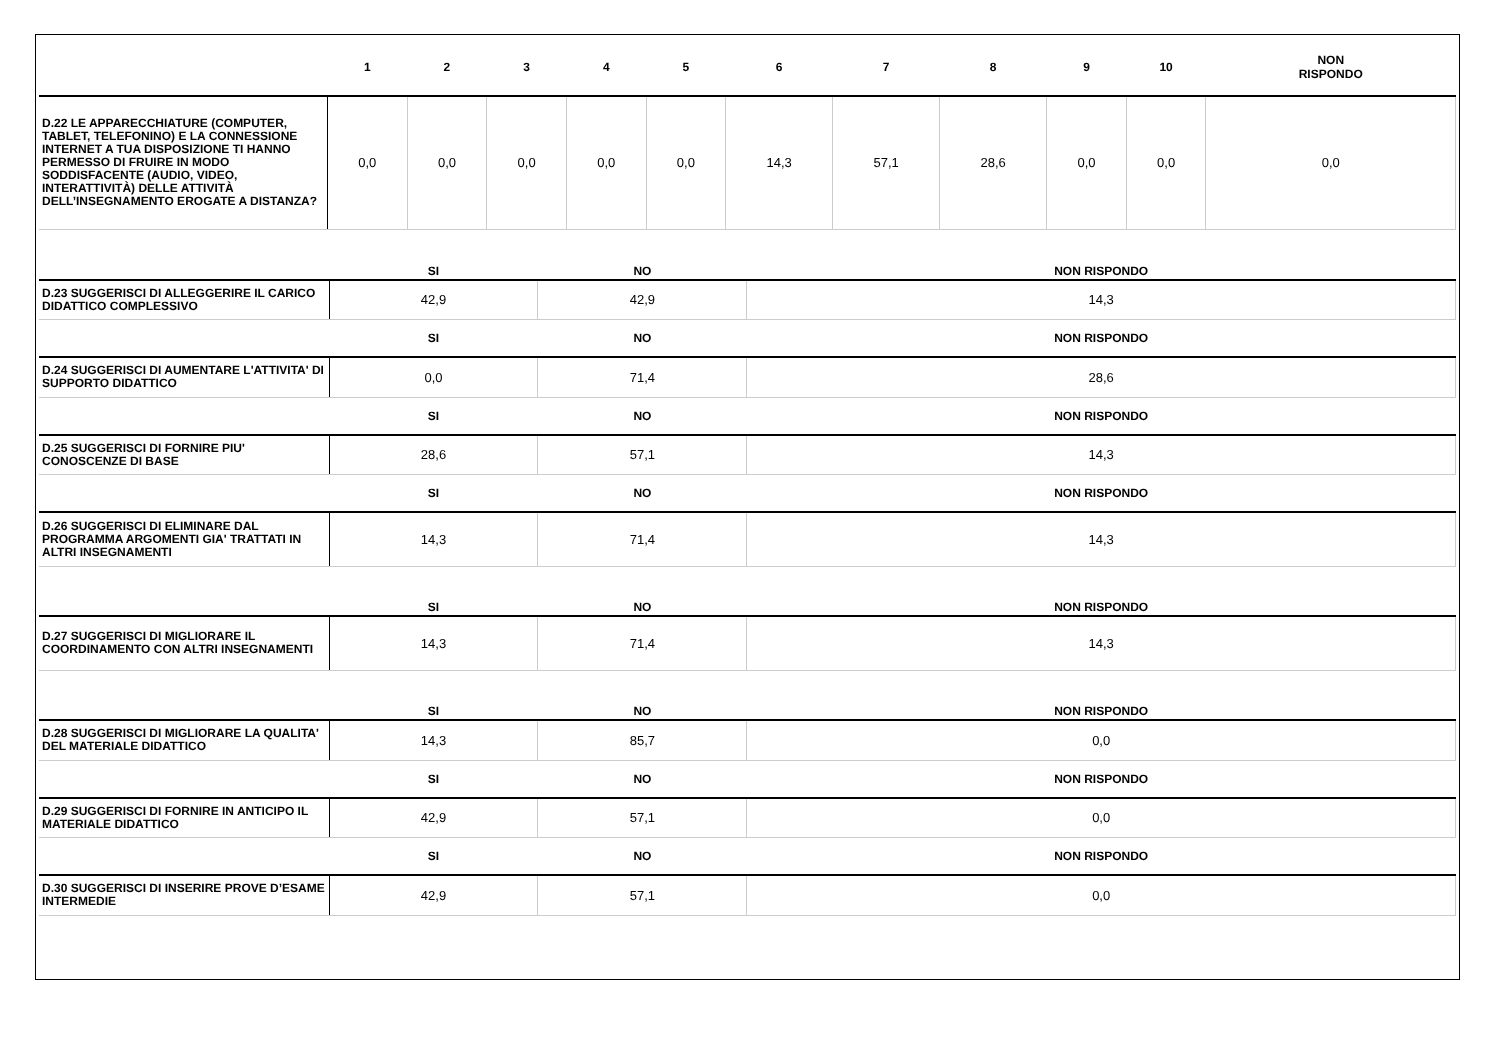| | 1 | 2 | 3 | 4 | 5 | 6 | 7 | 8 | 9 | 10 | NON RISPONDO |
| --- | --- | --- | --- | --- | --- | --- | --- | --- | --- | --- | --- |
| D.22 LE APPARECCHIATURE (COMPUTER, TABLET, TELEFONINO) E LA CONNESSIONE INTERNET A TUA DISPOSIZIONE TI HANNO PERMESSO DI FRUIRE IN MODO SODDISFACENTE (AUDIO, VIDEO, INTERATTIVITÀ) DELLE ATTIVITÀ DELL’INSEGNAMENTO EROGATE A DISTANZA? | 0,0 | 0,0 | 0,0 | 0,0 | 0,0 | 14,3 | 57,1 | 28,6 | 0,0 | 0,0 | 0,0 |
| | SI | NO | NON RISPONDO |
| --- | --- | --- | --- |
| D.23 SUGGERISCI DI ALLEGGERIRE IL CARICO DIDATTICO COMPLESSIVO | 42,9 | 42,9 | 14,3 |
| | SI | NO | NON RISPONDO |
| D.24 SUGGERISCI DI AUMENTARE L'ATTIVITA' DI SUPPORTO DIDATTICO | 0,0 | 71,4 | 28,6 |
| | SI | NO | NON RISPONDO |
| D.25 SUGGERISCI DI FORNIRE PIU' CONOSCENZE DI BASE | 28,6 | 57,1 | 14,3 |
| | SI | NO | NON RISPONDO |
| D.26 SUGGERISCI DI ELIMINARE DAL PROGRAMMA ARGOMENTI GIA' TRATTATI IN ALTRI INSEGNAMENTI | 14,3 | 71,4 | 14,3 |
| | SI | NO | NON RISPONDO |
| D.27 SUGGERISCI DI MIGLIORARE IL COORDINAMENTO CON ALTRI INSEGNAMENTI | 14,3 | 71,4 | 14,3 |
| | SI | NO | NON RISPONDO |
| D.28 SUGGERISCI DI MIGLIORARE LA QUALITA' DEL MATERIALE DIDATTICO | 14,3 | 85,7 | 0,0 |
| | SI | NO | NON RISPONDO |
| D.29 SUGGERISCI DI FORNIRE IN ANTICIPO IL MATERIALE DIDATTICO | 42,9 | 57,1 | 0,0 |
| | SI | NO | NON RISPONDO |
| D.30 SUGGERISCI DI INSERIRE PROVE D’ESAME INTERMEDIE | 42,9 | 57,1 | 0,0 |